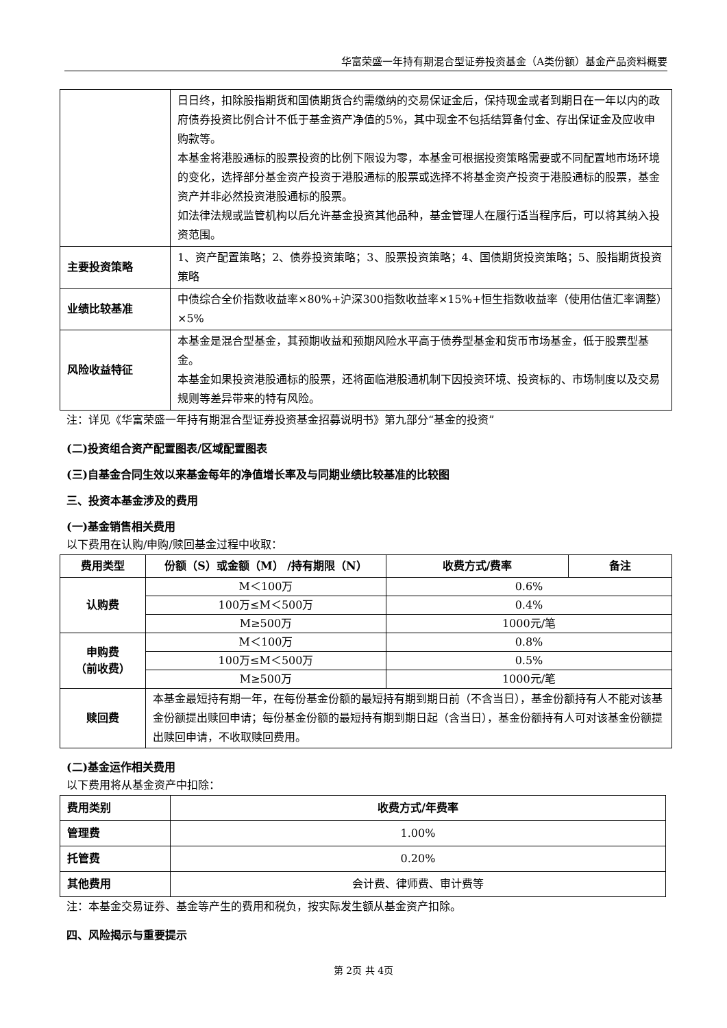华富荣盛一年持有期混合型证券投资基金（A类份额）基金产品资料概要
| | 日日终，扣除股指期货和国债期货合约需缴纳的交易保证金后，保持现金或者到期日在一年以内的政府债券投资比例合计不低于基金资产净值的5%，其中现金不包括结算备付金、存出保证金及应收申购款等。 本基金将港股通标的股票投资的比例下限设为零，本基金可根据投资策略需要或不同配置地市场环境的变化，选择部分基金资产投资于港股通标的股票或选择不将基金资产投资于港股通标的股票，基金资产并非必然投资港股通标的股票。 如法律法规或监管机构以后允许基金投资其他品种，基金管理人在履行适当程序后，可以将其纳入投资范围。 |
| 主要投资策略 | 1、资产配置策略；2、债券投资策略；3、股票投资策略；4、国债期货投资策略；5、股指期货投资策略 |
| 业绩比较基准 | 中债综合全价指数收益率×80%+沪深300指数收益率×15%+恒生指数收益率（使用估值汇率调整）×5% |
| 风险收益特征 | 本基金是混合型基金，其预期收益和预期风险水平高于债券型基金和货币市场基金，低于股票型基金。 本基金如果投资港股通标的股票，还将面临港股通机制下因投资环境、投资标的、市场制度以及交易规则等差异带来的特有风险。 |
注：详见《华富荣盛一年持有期混合型证券投资基金招募说明书》第九部分“基金的投资”
(二)投资组合资产配置图表/区域配置图表
(三)自基金合同生效以来基金每年的净值增长率及与同期业绩比较基准的比较图
三、投资本基金涉及的费用
(一)基金销售相关费用
以下费用在认购/申购/赎回基金过程中收取：
| 费用类型 | 份额（S）或金额（M） /持有期限（N） | 收费方式/费率 | 备注 |
| --- | --- | --- | --- |
| 认购费 | M＜100万 | 0.6% | |
| | 100万≤M＜500万 | 0.4% | |
| | M≥500万 | 1000元/笔 | |
| 申购费 （前收费） | M＜100万 | 0.8% | |
| | 100万≤M＜500万 | 0.5% | |
| | M≥500万 | 1000元/笔 | |
| 赎回费 | 本基金最短持有期一年，在每份基金份额的最短持有期到期日前（不含当日），基金份额持有人不能对该基金份额提出赎回申请；每份基金份额的最短持有期到期日起（含当日），基金份额持有人可对该基金份额提出赎回申请，不收取赎回费用。 | | |
(二)基金运作相关费用
以下费用将从基金资产中扣除：
| 费用类别 | 收费方式/年费率 |
| 管理费 | 1.00% |
| 托管费 | 0.20% |
| 其他费用 | 会计费、律师费、审计费等 |
注：本基金交易证券、基金等产生的费用和税负，按实际发生额从基金资产扣除。
四、风险揭示与重要提示
第 2页 共 4页